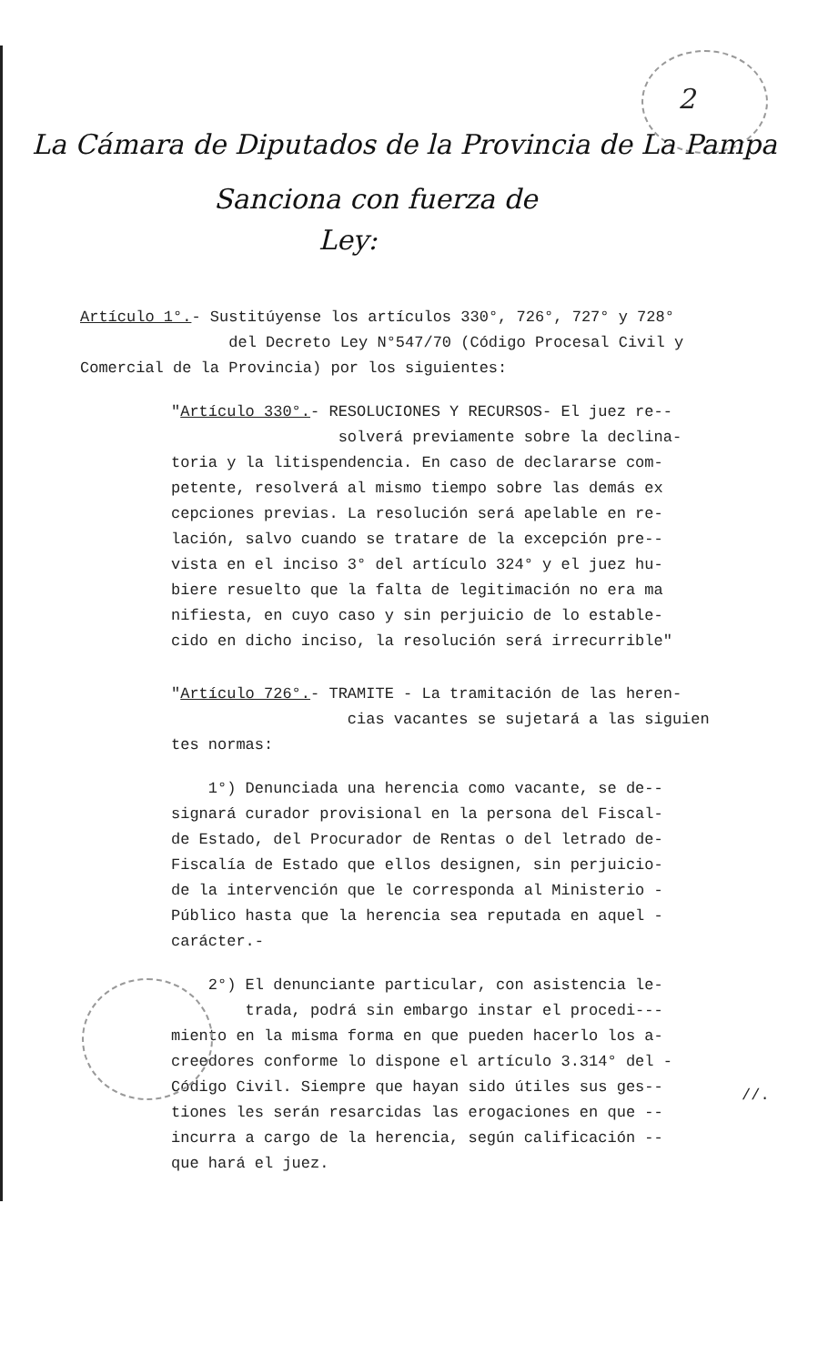2
La Cámara de Diputados de la Provincia de La Pampa
Sanciona con fuerza de
Ley:
Artículo 1°.- Sustitúyense los artículos 330°, 726°, 727° y 728°
del Decreto Ley N°547/70 (Código Procesal Civil y
Comercial de la Provincia) por los siguientes:
"Artículo 330°.- RESOLUCIONES Y RECURSOS- El juez re--
solverá previamente sobre la declina-
toria y la litispendencia. En caso de declararse com-
petente, resolverá al mismo tiempo sobre las demás ex
cepciones previas. La resolución será apelable en re-
lación, salvo cuando se tratare de la excepción pre--
vista en el inciso 3° del artículo 324° y el juez hu-
biere resuelto que la falta de legitimación no era ma
nifiesta, en cuyo caso y sin perjuicio de lo estable-
cido en dicho inciso, la resolución será irrecurrible"
"Artículo 726°.- TRAMITE - La tramitación de las heren-
cias vacantes se sujetará a las siguien
tes normas:
1°) Denunciada una herencia como vacante, se de--
signará curador provisional en la persona del Fiscal-
de Estado, del Procurador de Rentas o del letrado de-
Fiscalía de Estado que ellos designen, sin perjuicio-
de la intervención que le corresponda al Ministerio -
Público hasta que la herencia sea reputada en aquel -
carácter.-
2°) El denunciante particular, con asistencia le-
trada, podrá sin embargo instar el procedi---
miento en la misma forma en que pueden hacerlo los a-
creedores conforme lo dispone el artículo 3.314° del -
Código Civil. Siempre que hayan sido útiles sus ges--
tiones les serán resarcidas las erogaciones en que --
incurra a cargo de la herencia, según calificación --
que hará el juez.
//.